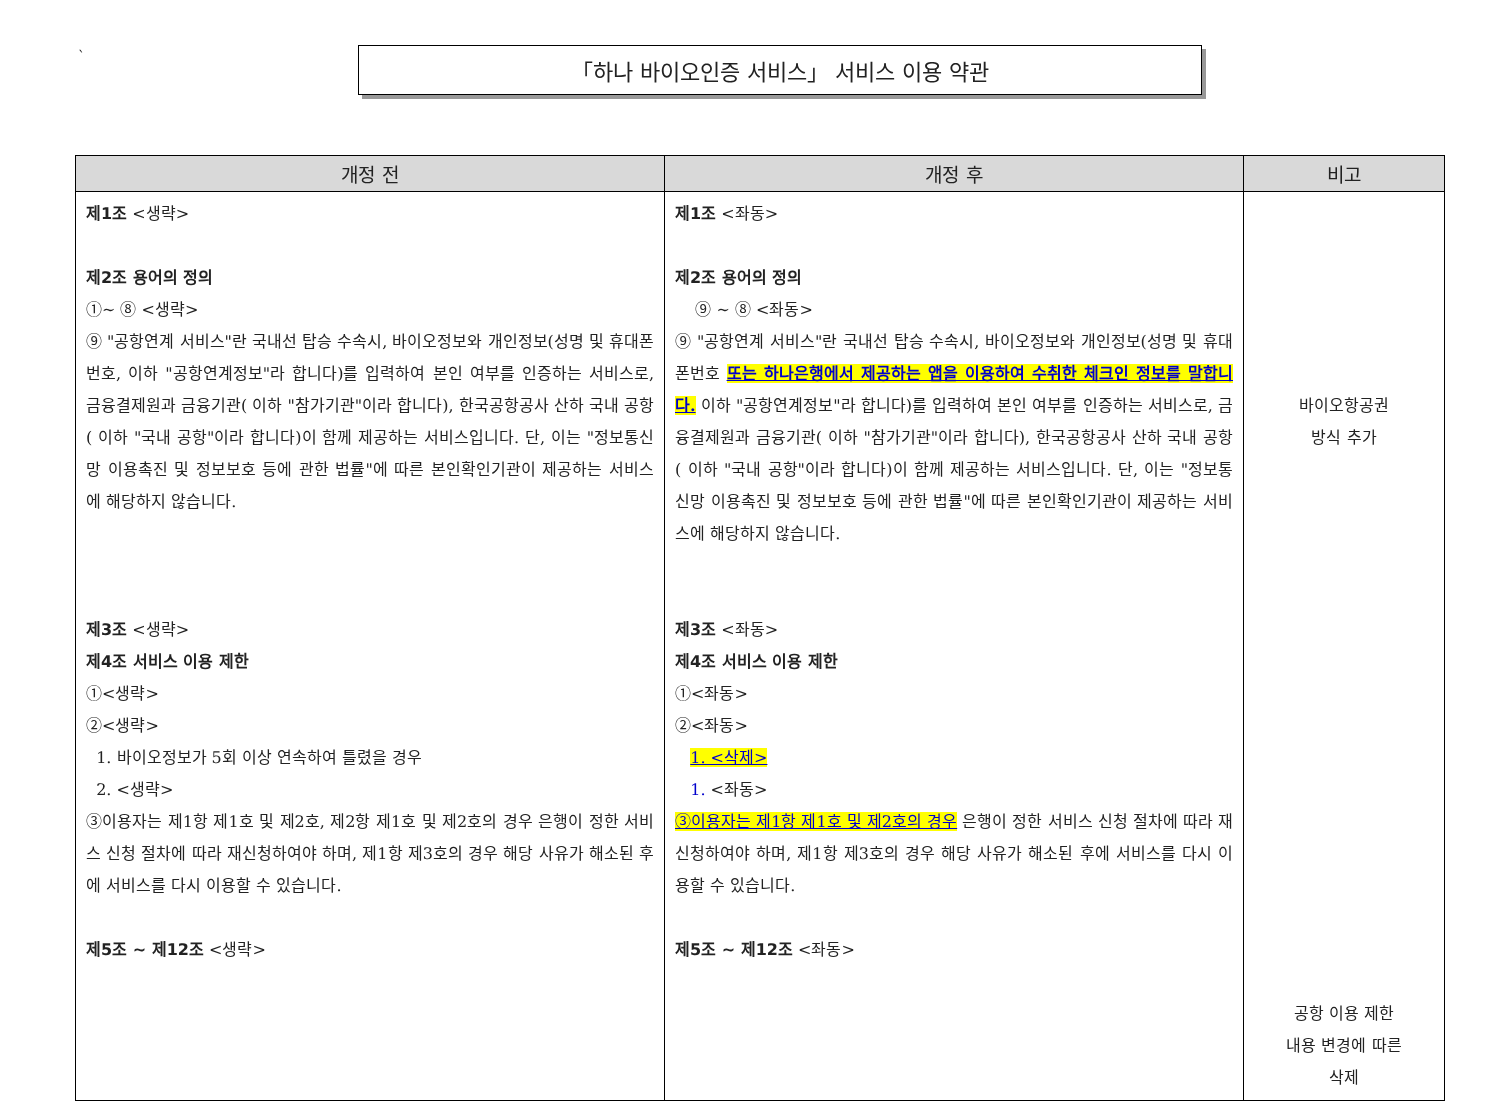`
「하나 바이오인증 서비스」 서비스 이용 약관
| 개정 전 | 개정 후 | 비고 |
| --- | --- | --- |
| 제1조 <생략> 제2조 용어의 정의 ①~ ⑧ <생략> ⑨ "공항연계 서비스"란 국내선 탑승 수속시, 바이오정보와 개인정보(성명 및 휴대폰번호, 이하 "공항연계정보"라 합니다)를 입력하여 본인 여부를 인증하는 서비스로, 금융결제원과 금융기관( 이하 "참가기관"이라 합니다), 한국공항공사 산하 국내 공항( 이하 "국내 공항"이라 합니다)이 함께 제공하는 서비스입니다. 단, 이는 "정보통신망 이용촉진 및 정보보호 등에 관한 법률"에 따른 본인확인기관이 제공하는 서비스에 해당하지 않습니다. 제3조 <생략> 제4조 서비스 이용 제한 ①<생략> ②<생략> 1. 바이오정보가 5회 이상 연속하여 틀렸을 경우 2. <생략> ③이용자는 제1항 제1호 및 제2호, 제2항 제1호 및 제2호의 경우 은행이 정한 서비스 신청 절차에 따라 재신청하여야 하며, 제1항 제3호의 경우 해당 사유가 해소된 후에 서비스를 다시 이용할 수 있습니다. 제5조 ~ 제12조 <생략> | 제1조 <좌동> 제2조 용어의 정의 ⑨ ~ ⑧ <좌동> ⑨ "공항연계 서비스"란 국내선 탑승 수속시, 바이오정보와 개인정보(성명 및 휴대폰번호 또는 하나은행에서 제공하는 앱을 이용하여 수취한 체크인 정보를 말합니다. 이하 "공항연계정보"라 합니다)를 입력하여 본인 여부를 인증하는 서비스로, 금융결제원과 금융기관( 이하 "참가기관"이라 합니다), 한국공항공사 산하 국내 공항( 이하 "국내 공항"이라 합니다)이 함께 제공하는 서비스입니다. 단, 이는 "정보통신망 이용촉진 및 정보보호 등에 관한 법률"에 따른 본인확인기관이 제공하는 서비스에 해당하지 않습니다. 제3조 <좌동> 제4조 서비스 이용 제한 ①<좌동> ②<좌동> 1. <삭제> 1. <좌동> ③이용자는 제1항 제1호 및 제2호의 경우 은행이 정한 서비스 신청 절차에 따라 재신청하여야 하며, 제1항 제3호의 경우 해당 사유가 해소된 후에 서비스를 다시 이용할 수 있습니다. 제5조 ~ 제12조 <좌동> | 바이오항공권 방식 추가 공항 이용 제한 내용 변경에 따른 삭제 |